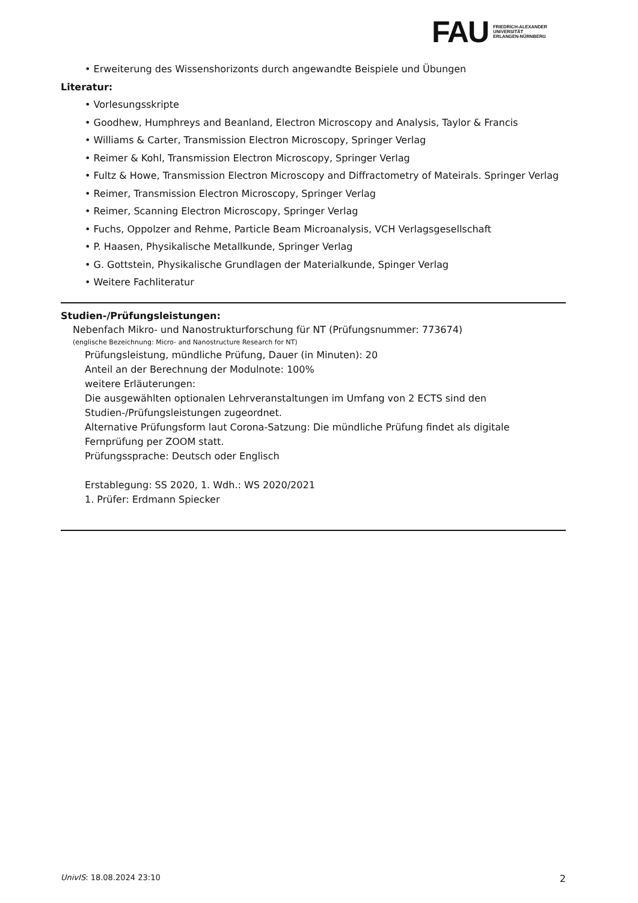FAU
FRIEDRICH-ALEXANDER
UNIVERSITÄT
ERLANGEN-NÜRNBERG
• Erweiterung des Wissenshorizonts durch angewandte Beispiele und Übungen
Literatur:
• Vorlesungsskripte
• Goodhew, Humphreys and Beanland, Electron Microscopy and Analysis, Taylor & Francis
• Williams & Carter, Transmission Electron Microscopy, Springer Verlag
• Reimer & Kohl, Transmission Electron Microscopy, Springer Verlag
• Fultz & Howe, Transmission Electron Microscopy and Diffractometry of Mateirals. Springer Verlag
• Reimer, Transmission Electron Microscopy, Springer Verlag
• Reimer, Scanning Electron Microscopy, Springer Verlag
• Fuchs, Oppolzer and Rehme, Particle Beam Microanalysis, VCH Verlagsgesellschaft
• P. Haasen, Physikalische Metallkunde, Springer Verlag
• G. Gottstein, Physikalische Grundlagen der Materialkunde, Spinger Verlag
• Weitere Fachliteratur
Studien-/Prüfungsleistungen:
Nebenfach Mikro- und Nanostrukturforschung für NT (Prüfungsnummer: 773674)
(englische Bezeichnung: Micro- and Nanostructure Research for NT)
Prüfungsleistung, mündliche Prüfung, Dauer (in Minuten): 20
Anteil an der Berechnung der Modulnote: 100%
weitere Erläuterungen:
Die ausgewählten optionalen Lehrveranstaltungen im Umfang von 2 ECTS sind den Studien-/Prüfungsleistungen zugeordnet.
Alternative Prüfungsform laut Corona-Satzung: Die mündliche Prüfung findet als digitale Fernprüfung per ZOOM statt.
Prüfungssprache: Deutsch oder Englisch
Erstablegung: SS 2020, 1. Wdh.: WS 2020/2021
1. Prüfer: Erdmann Spiecker
UnivIS: 18.08.2024 23:10 2